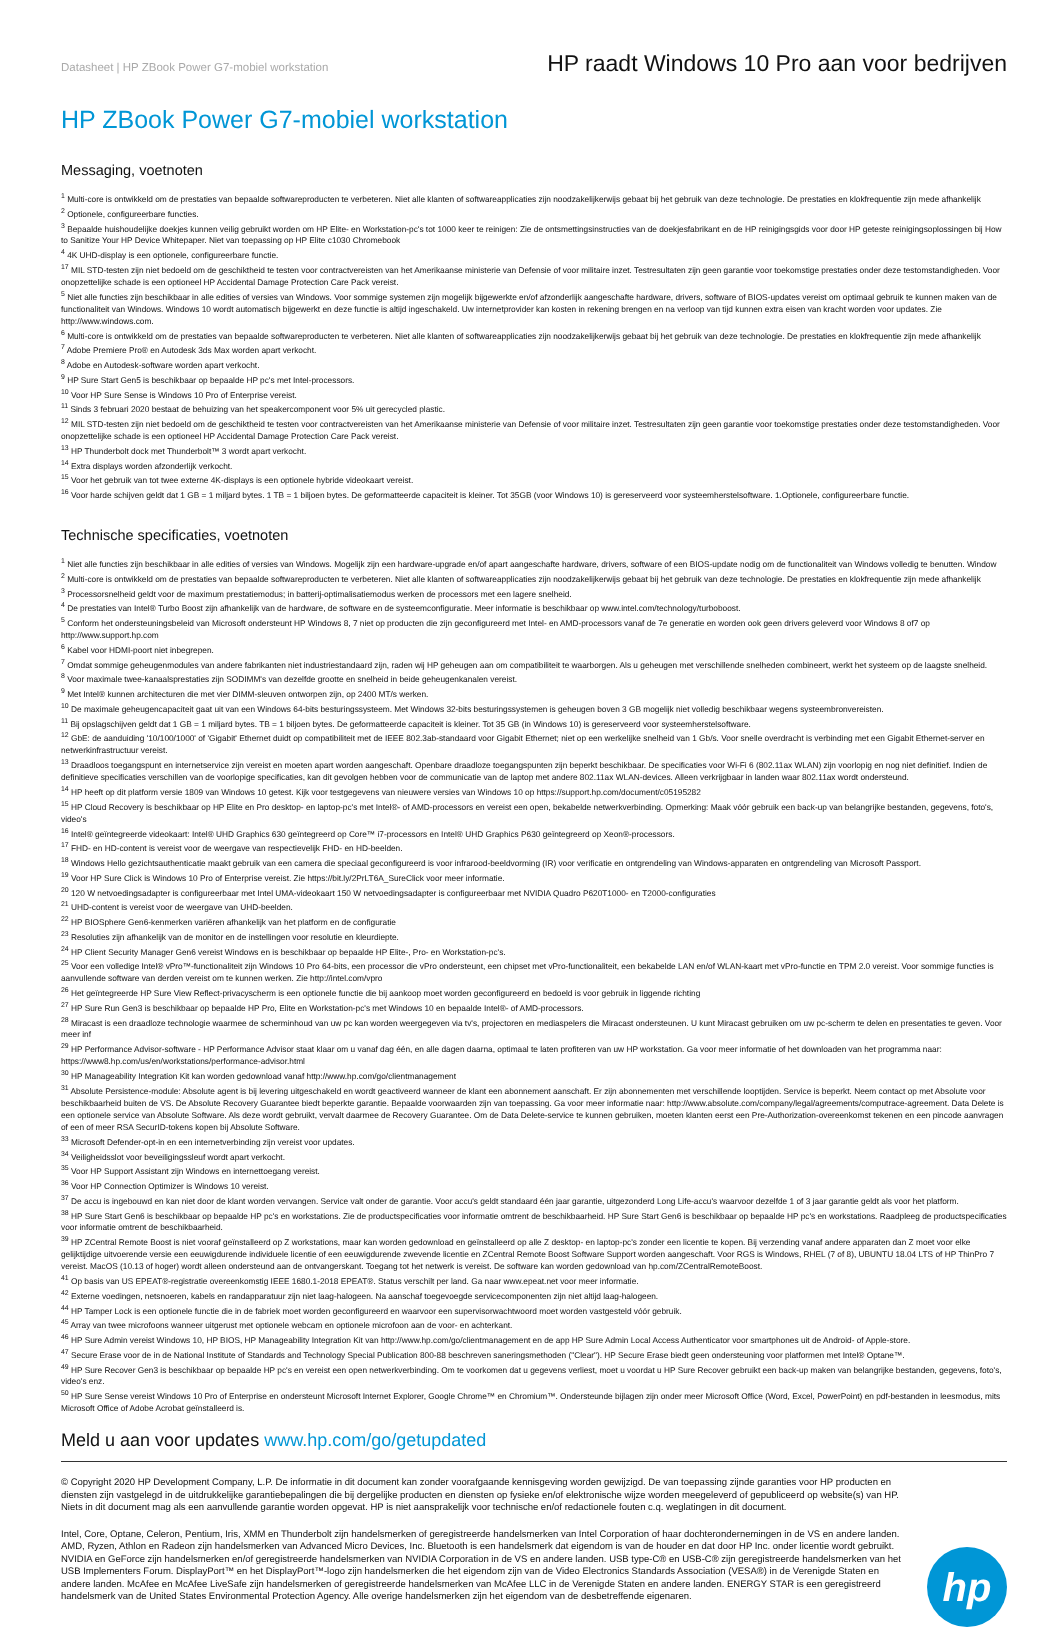Datasheet | HP ZBook Power G7-mobiel workstation HP raadt Windows 10 Pro aan voor bedrijven
HP ZBook Power G7-mobiel workstation
Messaging, voetnoten
<sup>1</sup> Multi-core is ontwikkeld om de prestaties van bepaalde softwareproducten te verbeteren. Niet alle klanten of softwareapplicaties zijn noodzakelijkerwijs gebaat bij het gebruik van deze technologie. De prestaties en klokfrequentie zijn mede afhankelijk
<sup>2</sup> Optionele, configureerbare functies.
<sup>3</sup> Bepaalde huishoudelijke doekjes kunnen veilig gebruikt worden om HP Elite- en Workstation-pc's tot 1000 keer te reinigen: Zie de ontsmettingsinstructies van de doekjesfabrikant en de HP reinigingsgids voor door HP geteste reinigingsoplossingen bij How to Sanitize Your HP Device Whitepaper. Niet van toepassing op HP Elite c1030 Chromebook
<sup>4</sup> 4K UHD-display is een optionele, configureerbare functie.
<sup>17</sup> MIL STD-testen zijn niet bedoeld om de geschiktheid te testen voor contractvereisten van het Amerikaanse ministerie van Defensie of voor militaire inzet. Testresultaten zijn geen garantie voor toekomstige prestaties onder deze testomstandigheden. Voor onopzettelijke schade is een optioneel HP Accidental Damage Protection Care Pack vereist.
<sup>5</sup> Niet alle functies zijn beschikbaar in alle edities of versies van Windows. Voor sommige systemen zijn mogelijk bijgewerkte en/of afzonderlijk aangeschafte hardware, drivers, software of BIOS-updates vereist om optimaal gebruik te kunnen maken van de functionaliteit van Windows. Windows 10 wordt automatisch bijgewerkt en deze functie is altijd ingeschakeld. Uw internetprovider kan kosten in rekening brengen en na verloop van tijd kunnen extra eisen van kracht worden voor updates. Zie http://www.windows.com.
<sup>6</sup> Multi-core is ontwikkeld om de prestaties van bepaalde softwareproducten te verbeteren. Niet alle klanten of softwareapplicaties zijn noodzakelijkerwijs gebaat bij het gebruik van deze technologie. De prestaties en klokfrequentie zijn mede afhankelijk
<sup>7</sup> Adobe Premiere Pro® en Autodesk 3ds Max worden apart verkocht.
<sup>8</sup> Adobe en Autodesk-software worden apart verkocht.
<sup>9</sup> HP Sure Start Gen5 is beschikbaar op bepaalde HP pc's met Intel-processors.
<sup>10</sup> Voor HP Sure Sense is Windows 10 Pro of Enterprise vereist.
<sup>11</sup> Sinds 3 februari 2020 bestaat de behuizing van het speakercomponent voor 5% uit gerecycled plastic.
<sup>12</sup> MIL STD-testen zijn niet bedoeld om de geschiktheid te testen voor contractvereisten van het Amerikaanse ministerie van Defensie of voor militaire inzet. Testresultaten zijn geen garantie voor toekomstige prestaties onder deze testomstandigheden. Voor onopzettelijke schade is een optioneel HP Accidental Damage Protection Care Pack vereist.
<sup>13</sup> HP Thunderbolt dock met Thunderbolt™ 3 wordt apart verkocht.
<sup>14</sup> Extra displays worden afzonderlijk verkocht.
<sup>15</sup> Voor het gebruik van tot twee externe 4K-displays is een optionele hybride videokaart vereist.
<sup>16</sup> Voor harde schijven geldt dat 1 GB = 1 miljard bytes. 1 TB = 1 biljoen bytes. De geformatteerde capaciteit is kleiner. Tot 35GB (voor Windows 10) is gereserveerd voor systeemherstelsoftware. 1.Optionele, configureerbare functie.
Technische specificaties, voetnoten
<sup>1</sup> Niet alle functies zijn beschikbaar in alle edities of versies van Windows. Mogelijk zijn een hardware-upgrade en/of apart aangeschafte hardware, drivers, software of een BIOS-update nodig om de functionaliteit van Windows volledig te benutten. Window
<sup>2</sup> Multi-core is ontwikkeld om de prestaties van bepaalde softwareproducten te verbeteren. Niet alle klanten of softwareapplicaties zijn noodzakelijkerwijs gebaat bij het gebruik van deze technologie. De prestaties en klokfrequentie zijn mede afhankelijk
<sup>3</sup> Processorsnelheid geldt voor de maximum prestatiemodus; in batterij-optimalisatiemodus werken de processors met een lagere snelheid.
<sup>4</sup> De prestaties van Intel® Turbo Boost zijn afhankelijk van de hardware, de software en de systeemconfiguratie. Meer informatie is beschikbaar op www.intel.com/technology/turboboost.
<sup>5</sup> Conform het ondersteuningsbeleid van Microsoft ondersteunt HP Windows 8, 7 niet op producten die zijn geconfigureerd met Intel- en AMD-processors vanaf de 7e generatie en worden ook geen drivers geleverd voor Windows 8 of7 op http://www.support.hp.com
<sup>6</sup> Kabel voor HDMI-poort niet inbegrepen.
<sup>7</sup> Omdat sommige geheugenmodules van andere fabrikanten niet industriestandaard zijn, raden wij HP geheugen aan om compatibiliteit te waarborgen. Als u geheugen met verschillende snelheden combineert, werkt het systeem op de laagste snelheid.
<sup>8</sup> Voor maximale twee-kanaalsprestaties zijn SODIMM's van dezelfde grootte en snelheid in beide geheugenkanalen vereist.
<sup>9</sup> Met Intel® kunnen architecturen die met vier DIMM-sleuven ontworpen zijn, op 2400 MT/s werken.
<sup>10</sup> De maximale geheugencapaciteit gaat uit van een Windows 64-bits besturingssysteem. Met Windows 32-bits besturingssystemen is geheugen boven 3 GB mogelijk niet volledig beschikbaar wegens systeembronvereisten.
<sup>11</sup> Bij opslagschijven geldt dat 1 GB = 1 miljard bytes. TB = 1 biljoen bytes. De geformatteerde capaciteit is kleiner. Tot 35 GB (in Windows 10) is gereserveerd voor systeemherstelsoftware.
<sup>12</sup> GbE: de aanduiding '10/100/1000' of 'Gigabit' Ethernet duidt op compatibiliteit met de IEEE 802.3ab-standaard voor Gigabit Ethernet; niet op een werkelijke snelheid van 1 Gb/s. Voor snelle overdracht is verbinding met een Gigabit Ethernet-server en netwerkinfrastructuur vereist.
<sup>13</sup> Draadloos toegangspunt en internetservice zijn vereist en moeten apart worden aangeschaft. Openbare draadloze toegangspunten zijn beperkt beschikbaar. De specificaties voor Wi-Fi 6 (802.11ax WLAN) zijn voorlopig en nog niet definitief. Indien de definitieve specificaties verschillen van de voorlopige specificaties, kan dit gevolgen hebben voor de communicatie van de laptop met andere 802.11ax WLAN-devices. Alleen verkrijgbaar in landen waar 802.11ax wordt ondersteund.
<sup>14</sup> HP heeft op dit platform versie 1809 van Windows 10 getest. Kijk voor testgegevens van nieuwere versies van Windows 10 op https://support.hp.com/document/c05195282
<sup>15</sup> HP Cloud Recovery is beschikbaar op HP Elite en Pro desktop- en laptop-pc's met Intel®- of AMD-processors en vereist een open, bekabelde netwerkverbinding. Opmerking: Maak vóór gebruik een back-up van belangrijke bestanden, gegevens, foto's, video's
<sup>16</sup> Intel® geïntegreerde videokaart: Intel® UHD Graphics 630 geïntegreerd op Core™ i7-processors en Intel® UHD Graphics P630 geïntegreerd op Xeon®-processors.
<sup>17</sup> FHD- en HD-content is vereist voor de weergave van respectievelijk FHD- en HD-beelden.
<sup>18</sup> Windows Hello gezichtsauthenticatie maakt gebruik van een camera die speciaal geconfigureerd is voor infrarood-beeldvorming (IR) voor verificatie en ontgrendeling van Windows-apparaten en ontgrendeling van Microsoft Passport.
<sup>19</sup> Voor HP Sure Click is Windows 10 Pro of Enterprise vereist. Zie https://bit.ly/2PrLT6A_SureClick voor meer informatie.
<sup>20</sup> 120 W netvoedingsadapter is configureerbaar met Intel UMA-videokaart 150 W netvoedingsadapter is configureerbaar met NVIDIA Quadro P620T1000- en T2000-configuraties
<sup>21</sup> UHD-content is vereist voor de weergave van UHD-beelden.
<sup>22</sup> HP BIOSphere Gen6-kenmerken variëren afhankelijk van het platform en de configuratie
<sup>23</sup> Resoluties zijn afhankelijk van de monitor en de instellingen voor resolutie en kleurdiepte.
<sup>24</sup> HP Client Security Manager Gen6 vereist Windows en is beschikbaar op bepaalde HP Elite-, Pro- en Workstation-pc's.
<sup>25</sup> Voor een volledige Intel® vPro™-functionaliteit zijn Windows 10 Pro 64-bits, een processor die vPro ondersteunt, een chipset met vPro-functionaliteit, een bekabelde LAN en/of WLAN-kaart met vPro-functie en TPM 2.0 vereist. Voor sommige functies is aanvullende software van derden vereist om te kunnen werken. Zie http://intel.com/vpro
<sup>26</sup> Het geïntegreerde HP Sure View Reflect-privacyscherm is een optionele functie die bij aankoop moet worden geconfigureerd en bedoeld is voor gebruik in liggende richting
<sup>27</sup> HP Sure Run Gen3 is beschikbaar op bepaalde HP Pro, Elite en Workstation-pc's met Windows 10 en bepaalde Intel®- of AMD-processors.
<sup>28</sup> Miracast is een draadloze technologie waarmee de scherminhoud van uw pc kan worden weergegeven via tv's, projectoren en mediaspelers die Miracast ondersteunen. U kunt Miracast gebruiken om uw pc-scherm te delen en presentaties te geven. Voor meer inf
<sup>29</sup> HP Performance Advisor-software - HP Performance Advisor staat klaar om u vanaf dag één, en alle dagen daarna, optimaal te laten profiteren van uw HP workstation. Ga voor meer informatie of het downloaden van het programma naar: https://www8.hp.com/us/en/workstations/performance-advisor.html
<sup>30</sup> HP Manageability Integration Kit kan worden gedownload vanaf http://www.hp.com/go/clientmanagement
<sup>31</sup> Absolute Persistence-module: Absolute agent is bij levering uitgeschakeld en wordt geactiveerd wanneer de klant een abonnement aanschaft. Er zijn abonnementen met verschillende looptijden. Service is beperkt. Neem contact op met Absolute voor beschikbaarheid buiten de VS. De Absolute Recovery Guarantee biedt beperkte garantie. Bepaalde voorwaarden zijn van toepassing. Ga voor meer informatie naar: http://www.absolute.com/company/legal/agreements/computrace-agreement. Data Delete is een optionele service van Absolute Software. Als deze wordt gebruikt, vervalt daarmee de Recovery Guarantee. Om de Data Delete-service te kunnen gebruiken, moeten klanten eerst een Pre-Authorization-overeenkomst tekenen en een pincode aanvragen of een of meer RSA SecurID-tokens kopen bij Absolute Software.
<sup>33</sup> Microsoft Defender-opt-in en een internetverbinding zijn vereist voor updates.
<sup>34</sup> Veiligheidsslot voor beveiligingssleuf wordt apart verkocht.
<sup>35</sup> Voor HP Support Assistant zijn Windows en internettoegang vereist.
<sup>36</sup> Voor HP Connection Optimizer is Windows 10 vereist.
<sup>37</sup> De accu is ingebouwd en kan niet door de klant worden vervangen. Service valt onder de garantie. Voor accu's geldt standaard één jaar garantie, uitgezonderd Long Life-accu's waarvoor dezelfde 1 of 3 jaar garantie geldt als voor het platform.
<sup>38</sup> HP Sure Start Gen6 is beschikbaar op bepaalde HP pc's en workstations. Zie de productspecificaties voor informatie omtrent de beschikbaarheid. HP Sure Start Gen6 is beschikbaar op bepaalde HP pc's en workstations. Raadpleeg de productspecificaties voor informatie omtrent de beschikbaarheid.
<sup>39</sup> HP ZCentral Remote Boost is niet vooraf geïnstalleerd op Z workstations, maar kan worden gedownload en geïnstalleerd op alle Z desktop- en laptop-pc's zonder een licentie te kopen. Bij verzending vanaf andere apparaten dan Z moet voor elke gelijktijdige uitvoerende versie een eeuwigdurende individuele licentie of een eeuwigdurende zwevende licentie en ZCentral Remote Boost Software Support worden aangeschaft. Voor RGS is Windows, RHEL (7 of 8), UBUNTU 18.04 LTS of HP ThinPro 7 vereist. MacOS (10.13 of hoger) wordt alleen ondersteund aan de ontvangerskant. Toegang tot het netwerk is vereist. De software kan worden gedownload van hp.com/ZCentralRemoteBoost.
<sup>41</sup> Op basis van US EPEAT®-registratie overeenkomstig IEEE 1680.1-2018 EPEAT®. Status verschilt per land. Ga naar www.epeat.net voor meer informatie.
<sup>42</sup> Externe voedingen, netsnoeren, kabels en randapparatuur zijn niet laag-halogeen. Na aanschaf toegevoegde servicecomponenten zijn niet altijd laag-halogeen.
<sup>44</sup> HP Tamper Lock is een optionele functie die in de fabriek moet worden geconfigureerd en waarvoor een supervisorwachtwoord moet worden vastgesteld vóór gebruik.
<sup>45</sup> Array van twee microfoons wanneer uitgerust met optionele webcam en optionele microfoon aan de voor- en achterkant.
<sup>46</sup> HP Sure Admin vereist Windows 10, HP BIOS, HP Manageability Integration Kit van http://www.hp.com/go/clientmanagement en de app HP Sure Admin Local Access Authenticator voor smartphones uit de Android- of Apple-store.
<sup>47</sup> Secure Erase voor de in de National Institute of Standards and Technology Special Publication 800-88 beschreven saneringsmethoden ("Clear"). HP Secure Erase biedt geen ondersteuning voor platformen met Intel® Optane™.
<sup>49</sup> HP Sure Recover Gen3 is beschikbaar op bepaalde HP pc's en vereist een open netwerkverbinding. Om te voorkomen dat u gegevens verliest, moet u voordat u HP Sure Recover gebruikt een back-up maken van belangrijke bestanden, gegevens, foto's, video's enz.
<sup>50</sup> HP Sure Sense vereist Windows 10 Pro of Enterprise en ondersteunt Microsoft Internet Explorer, Google Chrome™ en Chromium™. Ondersteunde bijlagen zijn onder meer Microsoft Office (Word, Excel, PowerPoint) en pdf-bestanden in leesmodus, mits Microsoft Office of Adobe Acrobat geïnstalleerd is.
Meld u aan voor updates www.hp.com/go/getupdated
© Copyright 2020 HP Development Company, L.P. De informatie in dit document kan zonder voorafgaande kennisgeving worden gewijzigd. De van toepassing zijnde garanties voor HP producten en diensten zijn vastgelegd in de uitdrukkelijke garantiebepalingen die bij dergelijke producten en diensten op fysieke en/of elektronische wijze worden meegeleverd of gepubliceerd op website(s) van HP. Niets in dit document mag als een aanvullende garantie worden opgevat. HP is niet aansprakelijk voor technische en/of redactionele fouten c.q. weglatingen in dit document.
Intel, Core, Optane, Celeron, Pentium, Iris, XMM en Thunderbolt zijn handelsmerken of geregistreerde handelsmerken van Intel Corporation of haar dochterondernemingen in de VS en andere landen. AMD, Ryzen, Athlon en Radeon zijn handelsmerken van Advanced Micro Devices, Inc. Bluetooth is een handelsmerk dat eigendom is van de houder en dat door HP Inc. onder licentie wordt gebruikt. NVIDIA en GeForce zijn handelsmerken en/of geregistreerde handelsmerken van NVIDIA Corporation in de VS en andere landen. USB type-C® en USB-C® zijn geregistreerde handelsmerken van het USB Implementers Forum. DisplayPort™ en het DisplayPort™-logo zijn handelsmerken die het eigendom zijn van de Video Electronics Standards Association (VESA®) in de Verenigde Staten en andere landen. McAfee en McAfee LiveSafe zijn handelsmerken of geregistreerde handelsmerken van McAfee LLC in de Verenigde Staten en andere landen. ENERGY STAR is een geregistreerd handelsmerk van de United States Environmental Protection Agency. Alle overige handelsmerken zijn het eigendom van de desbetreffende eigenaren.
hp